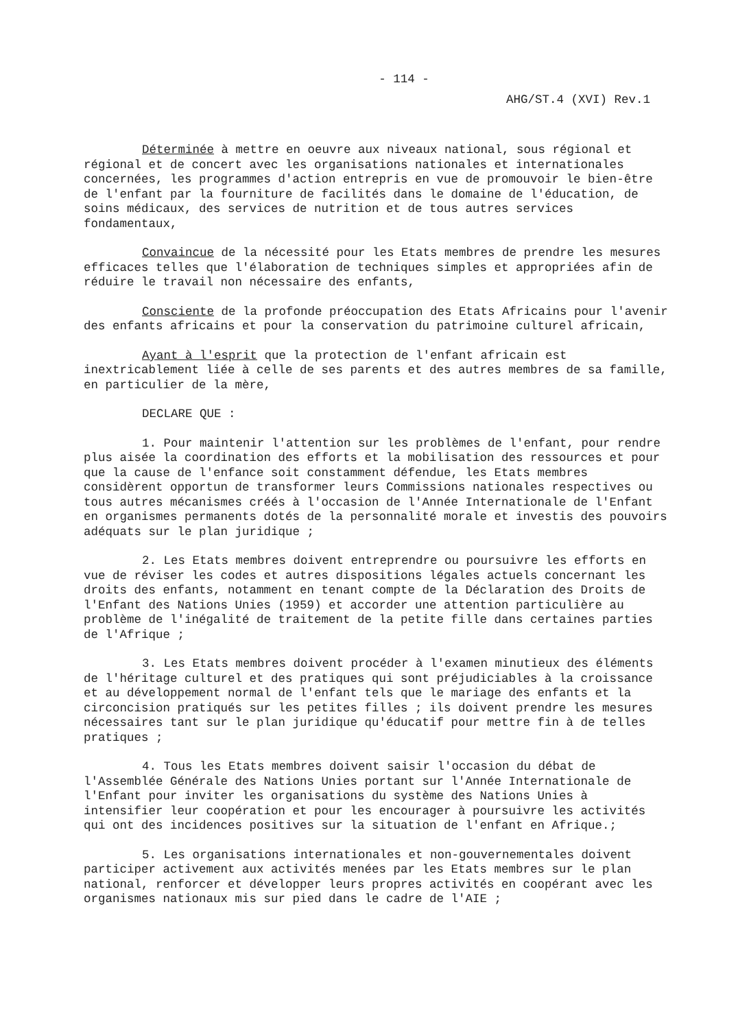- 114 -
AHG/ST.4 (XVI) Rev.1
Déterminée à mettre en oeuvre aux niveaux national, sous régional et régional et de concert avec les organisations nationales et internationales concernées, les programmes d'action entrepris en vue de promouvoir le bien-être de l'enfant par la fourniture de facilités dans le domaine de l'éducation, de soins médicaux, des services de nutrition et de tous autres services fondamentaux,
Convaincue de la nécessité pour les Etats membres de prendre les mesures efficaces telles que l'élaboration de techniques simples et appropriées afin de réduire le travail non nécessaire des enfants,
Consciente de la profonde préoccupation des Etats Africains pour l'avenir des enfants africains et pour la conservation du patrimoine culturel africain,
Ayant à l'esprit que la protection de l'enfant africain est inextricablement liée à celle de ses parents et des autres membres de sa famille, en particulier de la mère,
DECLARE QUE :
1. Pour maintenir l'attention sur les problèmes de l'enfant, pour rendre plus aisée la coordination des efforts et la mobilisation des ressources et pour que la cause de l'enfance soit constamment défendue, les Etats membres considèrent opportun de transformer leurs Commissions nationales respectives ou tous autres mécanismes créés à l'occasion de l'Année Internationale de l'Enfant en organismes permanents dotés de la personnalité morale et investis des pouvoirs adéquats sur le plan juridique ;
2. Les Etats membres doivent entreprendre ou poursuivre les efforts en vue de réviser les codes et autres dispositions légales actuels concernant les droits des enfants, notamment en tenant compte de la Déclaration des Droits de l'Enfant des Nations Unies (1959) et accorder une attention particulière au problème de l'inégalité de traitement de la petite fille dans certaines parties de l'Afrique ;
3. Les Etats membres doivent procéder à l'examen minutieux des éléments de l'héritage culturel et des pratiques qui sont préjudiciables à la croissance et au développement normal de l'enfant tels que le mariage des enfants et la circoncision pratiqués sur les petites filles ; ils doivent prendre les mesures nécessaires tant sur le plan juridique qu'éducatif pour mettre fin à de telles pratiques ;
4. Tous les Etats membres doivent saisir l'occasion du débat de l'Assemblée Générale des Nations Unies portant sur l'Année Internationale de l'Enfant pour inviter les organisations du système des Nations Unies à intensifier leur coopération et pour les encourager à poursuivre les activités qui ont des incidences positives sur la situation de l'enfant en Afrique.;
5. Les organisations internationales et non-gouvernementales doivent participer activement aux activités menées par les Etats membres sur le plan national, renforcer et développer leurs propres activités en coopérant avec les organismes nationaux mis sur pied dans le cadre de l'AIE ;